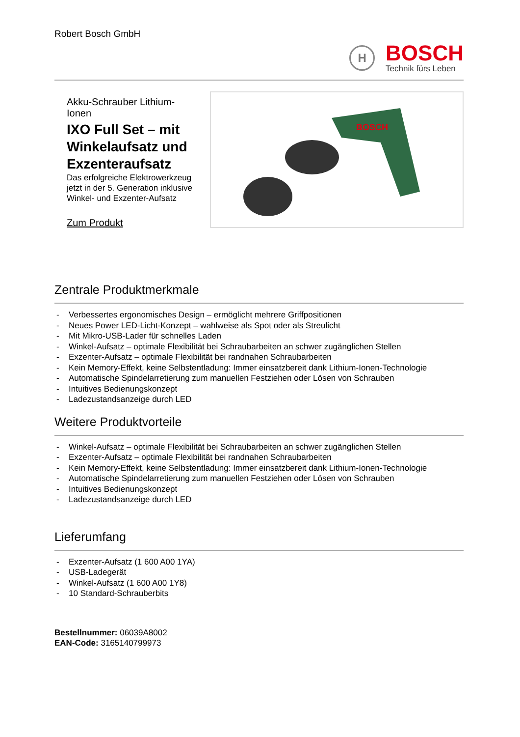Robert Bosch GmbH
H
BOSCH
Technik fürs Leben
Akku-Schrauber Lithium-Ionen
IXO Full Set – mit Winkelaufsatz und Exzenteraufsatz
Das erfolgreiche Elektrowerkzeug jetzt in der 5. Generation inklusive Winkel- und Exzenter-Aufsatz
Zum Produkt
BOSCH
Zentrale Produktmerkmale
- Verbessertes ergonomisches Design – ermöglicht mehrere Griffpositionen
- Neues Power LED-Licht-Konzept – wahlweise als Spot oder als Streulicht
- Mit Mikro-USB-Lader für schnelles Laden
- Winkel-Aufsatz – optimale Flexibilität bei Schraubarbeiten an schwer zugänglichen Stellen
- Exzenter-Aufsatz – optimale Flexibilität bei randnahen Schraubarbeiten
- Kein Memory-Effekt, keine Selbstentladung: Immer einsatzbereit dank Lithium-Ionen-Technologie
- Automatische Spindelarretierung zum manuellen Festziehen oder Lösen von Schrauben
- Intuitives Bedienungskonzept
- Ladezustandsanzeige durch LED
Weitere Produktvorteile
- Winkel-Aufsatz – optimale Flexibilität bei Schraubarbeiten an schwer zugänglichen Stellen
- Exzenter-Aufsatz – optimale Flexibilität bei randnahen Schraubarbeiten
- Kein Memory-Effekt, keine Selbstentladung: Immer einsatzbereit dank Lithium-Ionen-Technologie
- Automatische Spindelarretierung zum manuellen Festziehen oder Lösen von Schrauben
- Intuitives Bedienungskonzept
- Ladezustandsanzeige durch LED
Lieferumfang
- Exzenter-Aufsatz (1 600 A00 1YA)
- USB-Ladegerät
- Winkel-Aufsatz (1 600 A00 1Y8)
- 10 Standard-Schrauberbits
Bestellnummer: 06039A8002
EAN-Code: 3165140799973